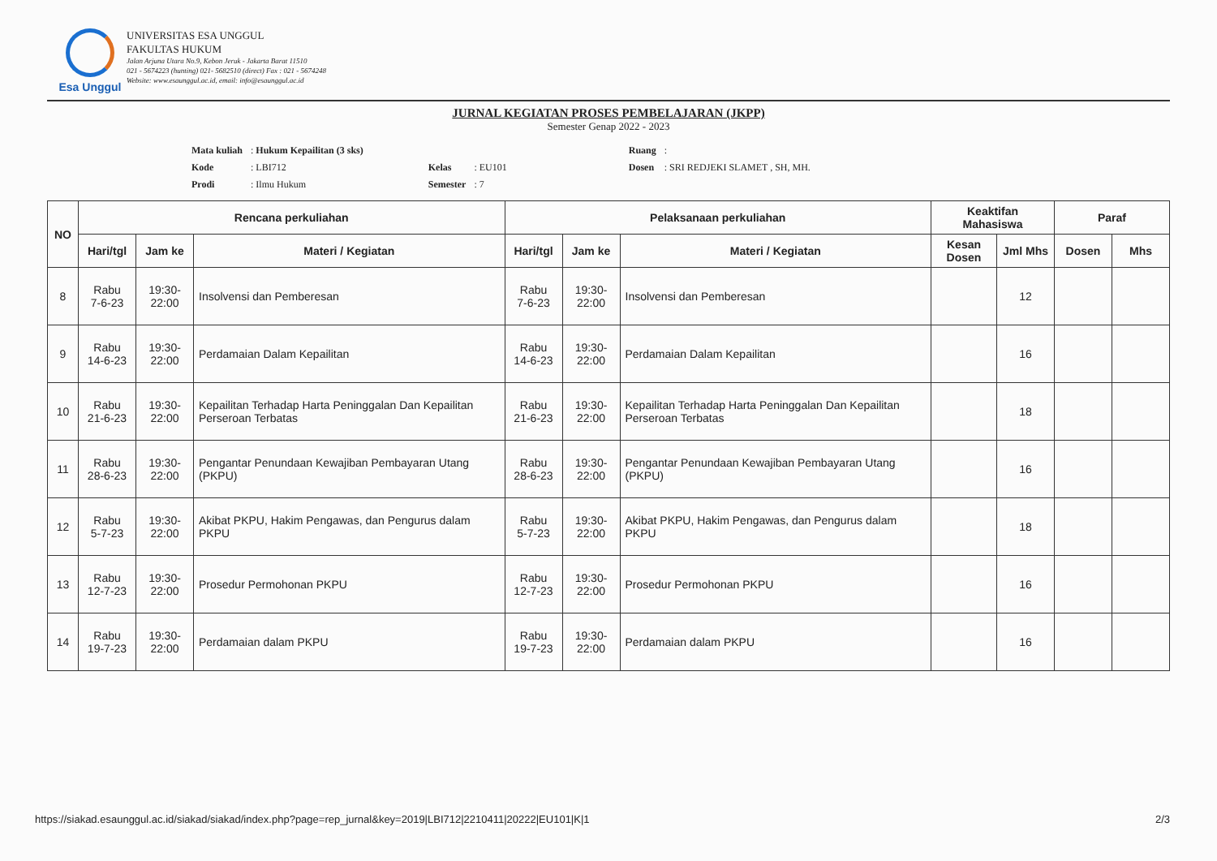Esa Unggul
UNIVERSITAS ESA UNGGUL
FAKULTAS HUKUM
Jalan Arjuna Utara No.9, Kebon Jeruk - Jakarta Barat 11510
021 - 5674223 (hunting) 021- 5682510 (direct) Fax : 021 - 5674248
Website: www.esaunggul.ac.id, email: info@esaunggul.ac.id
JURNAL KEGIATAN PROSES PEMBELAJARAN (JKPP)
Semester Genap 2022 - 2023
| Mata kuliah | : Hukum Kepailitan (3 sks) | | | | | Ruang | : |
| Kode | : LBI712 | | Kelas | : EU101 | | Dosen | : SRI REDJEKI SLAMET , SH, MH. |
| Prodi | : Ilmu Hukum | | Semester | : 7 | | | |
| NO | Rencana perkuliahan | | | Pelaksanaan perkuliahan | | | Keaktifan Mahasiswa | | Paraf | |
| --- | --- | --- | --- | --- | --- | --- | --- | --- | --- | --- |
| | Hari/tgl | Jam ke | Materi / Kegiatan | Hari/tgl | Jam ke | Materi / Kegiatan | Kesan Dosen | Jml Mhs | Dosen | Mhs |
| 8 | Rabu 7-6-23 | 19:30- 22:00 | Insolvensi dan Pemberesan | Rabu 7-6-23 | 19:30- 22:00 | Insolvensi dan Pemberesan | | 12 | | |
| 9 | Rabu 14-6-23 | 19:30- 22:00 | Perdamaian Dalam Kepailitan | Rabu 14-6-23 | 19:30- 22:00 | Perdamaian Dalam Kepailitan | | 16 | | |
| 10 | Rabu 21-6-23 | 19:30- 22:00 | Kepailitan Terhadap Harta Peninggalan Dan Kepailitan Perseroan Terbatas | Rabu 21-6-23 | 19:30- 22:00 | Kepailitan Terhadap Harta Peninggalan Dan Kepailitan Perseroan Terbatas | | 18 | | |
| 11 | Rabu 28-6-23 | 19:30- 22:00 | Pengantar Penundaan Kewajiban Pembayaran Utang (PKPU) | Rabu 28-6-23 | 19:30- 22:00 | Pengantar Penundaan Kewajiban Pembayaran Utang (PKPU) | | 16 | | |
| 12 | Rabu 5-7-23 | 19:30- 22:00 | Akibat PKPU, Hakim Pengawas, dan Pengurus dalam PKPU | Rabu 5-7-23 | 19:30- 22:00 | Akibat PKPU, Hakim Pengawas, dan Pengurus dalam PKPU | | 18 | | |
| 13 | Rabu 12-7-23 | 19:30- 22:00 | Prosedur Permohonan PKPU | Rabu 12-7-23 | 19:30- 22:00 | Prosedur Permohonan PKPU | | 16 | | |
| 14 | Rabu 19-7-23 | 19:30- 22:00 | Perdamaian dalam PKPU | Rabu 19-7-23 | 19:30- 22:00 | Perdamaian dalam PKPU | | 16 | | |
https://siakad.esaunggul.ac.id/siakad/siakad/index.php?page=rep_jurnal&key=2019|LBI712|2210411|20222|EU101|K|1 2/3